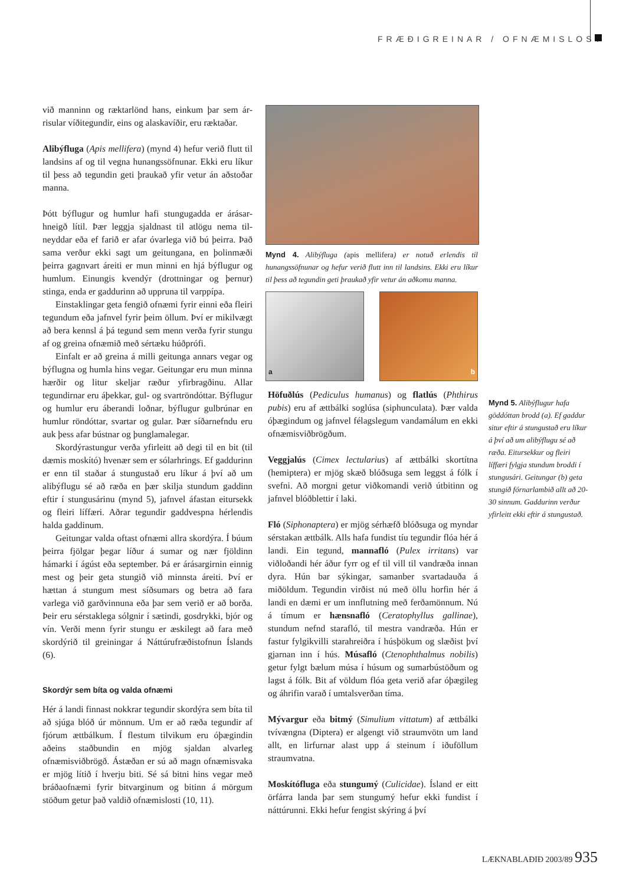FRÆÐIGREINAR / OFNÆMISLOST
við manninn og ræktarlönd hans, einkum þar sem ár­risular víðitegundir, eins og alaskavíðir, eru ræktaðar.
Alibýfluga (Apis mellifera) (mynd 4) hefur verið flutt til landsins af og til vegna hunangssöfnunar. Ekki eru líkur til þess að tegundin geti þraukað yfir vetur án aðstoðar manna.
Þótt býflugur og humlur hafi stungugadda er árásar­hneigð lítil. Þær leggja sjaldnast til atlögu nema til­neyddar eða ef farið er afar óvarlega við bú þeirra. Það sama verður ekki sagt um geitungana, en þolin­mæði þeirra gagnvart áreiti er mun minni en hjá bý­flugur og humlum. Einungis kvendýr (drottningar og þernur) stinga, enda er gaddurinn að uppruna til varppípa.
Einstaklingar geta fengið ofnæmi fyrir einni eða fleiri tegundum eða jafnvel fyrir þeim öllum. Því er mikilvægt að bera kennsl á þá tegund sem menn verða fyrir stungu af og greina ofnæmið með sértæku húðprófi.
Einfalt er að greina á milli geitunga annars vegar og býflugna og humla hins vegar. Geitungar eru mun minna hærðir og litur skeljar ræður yfirbragðinu. Allar tegundirnar eru áþekkar, gul- og svartröndóttar. Bý­flugur og humlur eru áberandi loðnar, býflugur gul­brúnar en humlur röndóttar, svartar og gular. Þær síð­arnefndu eru auk þess afar bústnar og þunglamalegar.
Skordýrastungur verða yfirleitt að degi til en bit (til dæmis moskító) hvenær sem er sólarhrings. Ef gaddurinn er enn til staðar á stungustað eru líkur á því að um alibýflugu sé að ræða en þær skilja stund­um gaddinn eftir í stungusárinu (mynd 5), jafnvel áfastan eitursekk og fleiri líffæri. Aðrar tegundir gaddvespna hérlendis halda gaddinum.
Geitungar valda oftast ofnæmi allra skordýra. Í búum þeirra fjölgar þegar líður á sumar og nær fjöld­inn hámarki í ágúst eða september. Þá er árásargirn­in einnig mest og þeir geta stungið við minnsta áreiti. Því er hættan á stungum mest síðsumars og betra að fara varlega við garðvinnuna eða þar sem verið er að borða. Þeir eru sérstaklega sólgnir í sætindi, gos­drykki, bjór og vín. Verði menn fyrir stungu er æski­legt að fara með skordýrið til greiningar á Náttúru­fræðistofnun Íslands (6).
Skordýr sem bíta og valda ofnæmi
Hér á landi finnast nokkrar tegundir skordýra sem bíta til að sjúga blóð úr mönnum. Um er að ræða teg­undir af fjórum ættbálkum. Í flestum tilvikum eru óþægindin aðeins staðbundin en mjög sjaldan alvar­leg ofnæmisviðbrögð. Ástæðan er sú að magn of­næmisvaka er mjög lítið í hverju biti. Sé sá bitni hins vegar með bráðaofnæmi fyrir bitvarginum og bitinn á mörgum stöðum getur það valdið ofnæmislosti (10, 11).
Mynd 4. Alibýfluga (apis mellifera) er notuð erlendis til hunangssöfnunar og hefur verið flutt inn til landsins. Ekki eru líkur til þess að tegundin geti þraukað yfir vetur án aðkomu manna.
a b
Höfuðlús (Pediculus humanus) og flatlús (Phthirus pubis) eru af ættbálki soglúsa (siphunculata). Þær valda óþægindum og jafnvel félagslegum vandamál­um en ekki ofnæmisviðbrögðum.
Veggjalús (Cimex lectularius) af ættbálki skortítna (hemiptera) er mjög skæð blóðsuga sem leggst á fólk í svefni. Að morgni getur viðkomandi verið útbitinn og jafnvel blóðblettir í laki.
Fló (Siphonaptera) er mjög sérhæfð blóðsuga og myndar sérstakan ættbálk. Alls hafa fundist tíu teg­undir flóa hér á landi. Ein tegund, mannafló (Pulex irritans) var viðloðandi hér áður fyrr og ef til vill til vandræða innan dyra. Hún bar sýkingar, samanber svartadauða á miðöldum. Tegundin virðist nú með öllu horfin hér á landi en dæmi er um innflutning með ferðamönnum. Nú á tímum er hænsnafló (Cerato­phyllus gallinae), stundum nefnd starafló, til mestra vandræða. Hún er fastur fylgikvilli starahreiðra í húsþökum og slæðist því gjarnan inn í hús. Músafló (Ctenophthalmus nobilis) getur fylgt bælum músa í húsum og sumarbústöðum og lagst á fólk. Bit af völd­um flóa geta verið afar óþægileg og áhrifin varað í umtalsverðan tíma.
Mývargur eða bitmý (Simulium vittatum) af ættbálki tvívængna (Diptera) er algengt við straumvötn um land allt, en lirfurnar alast upp á steinum í iðuföllum straumvatna.
Moskítófluga eða stungumý (Culicidae). Ísland er eitt örfárra landa þar sem stungumý hefur ekki fund­ist í náttúrunni. Ekki hefur fengist skýring á því
Mynd 5. Alibýflugur hafa göddóttan brodd (a). Ef gaddur situr eftir á stungu­stað eru líkur á því að um alibýflugu sé að ræða. Eitursekkur og fleiri líffæri fylgja stundum broddi í stungusári. Geitungar (b) geta stungið fórnarlambið allt að 20-30 sinnum. Gaddurinn verður yfirleitt ekki eftir á stungustað.
LÆKNABLAÐIÐ 2003/89 935